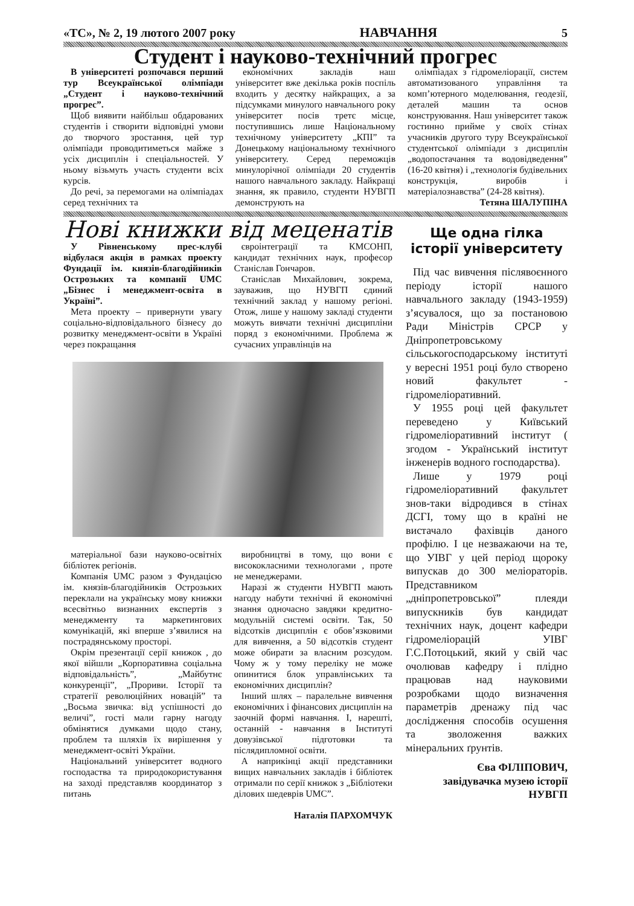«ТС», № 2, 19 лютого 2007 року НАВЧАННЯ 5
Студент і науково-технічний прогрес
В університеті розпочався перший тур Всеукраїнської олімпіади „Студент і науково-технічний прогрес”.
Щоб виявити найбільш обдарованих студентів і створити відповідні умови до творчого зростання, цей тур олімпіади проводитиметься майже з усіх дисциплін і спеціальностей. У ньому візьмуть участь студенти всіх курсів.
До речі, за перемогами на олімпіадах серед технічних та
економічних закладів наш університет вже декілька років поспіль входить у десятку найкращих, а за підсумками минулого навчального року університет посів третє місце, поступившись лише Національному технічному університету „КПІ” та Донецькому національному технічного університету. Серед переможців минулорічної олімпіади 20 студентів нашого навчального закладу. Найкращі знання, як правило, студенти НУВГП демонструють на
олімпіадах з гідромеліорації, систем автоматизованого управління та комп’ютерного моделювання, геодезії, деталей машин та основ конструювання. Наш університет також гостинно прийме у своїх стінах учасників другого туру Всеукраїнської студентської олімпіади з дисциплін „водопостачання та водовідведення” (16-20 квітня) і „технологія будівельних конструкція, виробів і матеріалознавства” (24-28 квітня).
Тетяна ШАЛУПІНА
Нові книжки від меценатів
У Рівненському прес-клубі відбулася акція в рамках проекту Фундації ім. князів-благодійників Острозьких та компанії UMC „Бізнес і менеджмент-освіта в Україні”.
Мета проекту – привернути увагу соціально-відповідального бізнесу до розвитку менеджмент-освіти в Україні через покращання
євроінтеграції та КМСОНП, кандидат технічних наук, професор Станіслав Гончаров.
Станіслав Михайлович, зокрема, зауважив, що НУВГП єдиний технічний заклад у нашому регіоні. Отож, лише у нашому закладі студенти можуть вивчати технічні дисципліни поряд з економічними. Проблема ж сучасних управлінців на
матеріальної бази науково-освітніх бібліотек регіонів.
Компанія UMC разом з Фундацією ім. князів-благодійників Острозьких переклали на українську мову книжки всесвітньо визнанних експертів з менеджменту та маркетингових комунікацій, які вперше з’явилися на пострадянському просторі.
Окрім презентації серії книжок , до якої війшли „Корпоративна соціальна відповідальність”, „Майбутнє конкуренції”, „Прориви. Історії та стратегії революційних новацій” та „Восьма звичка: від успішності до величі”, гості мали гарну нагоду обмінятися думками щодо стану, проблем та шляхів їх вирішення у менеджмент-освіті України.
Національний університет водного господаства та природокористування на заході представляв координатор з питань
виробництві в тому, що вони є висококласними технологами , проте не менеджерами.
Наразі ж студенти НУВГП мають нагоду набути технічні й економічні знання одночасно завдяки кредитно-модульній системі освіти. Так, 50 відсотків дисциплін є обов’язковими для вивчення, а 50 відсотків студент може обирати за власним розсудом. Чому ж у тому переліку не може опинитися блок управлінських та економічних дисциплін?
Інший шлях – паралельне вивчення економічних і фінансових дисциплін на заочній формі навчання. І, нарешті, останній - навчання в Інституті довузівської підготовки та післядипломної освіти.
А наприкінці акції представники вищих навчальних закладів і бібліотек отримали по серії книжок з „Бібліотеки ділових шедеврів UMC”.
Наталія ПАРХОМЧУК
Ще одна гілка історії університету
Під час вивчення післявоєнного періоду історії нашого навчального закладу (1943-1959) з’ясувалося, що за постановою Ради Міністрів СРСР у Дніпропетровському сільськогосподарському інституті у вересні 1951 році було створено новий факультет - гідромеліоративний.
У 1955 році цей факультет переведено у Київський гідромеліоративний інститут ( згодом - Український інститут інженерів водного господарства).
Лише у 1979 році гідромеліоративний факультет знов-таки відродився в стінах ДСГІ, тому що в країні не вистачало фахівців даного профілю. І це незважаючи на те, що УІВГ у цей період щороку випускав до 300 меліораторів. Представником „дніпропетровської” плеяди випускників був кандидат технічних наук, доцент кафедри гідромеліорацій УІВГ Г.С.Потоцький, який у свій час очолював кафедру і плідно працював над науковими розробками щодо визначення параметрів дренажу під час дослідження способів осушення та зволоження важких мінеральних ґрунтів.
Єва ФІЛІПОВИЧ,
завідувачка музею історії
НУВГП